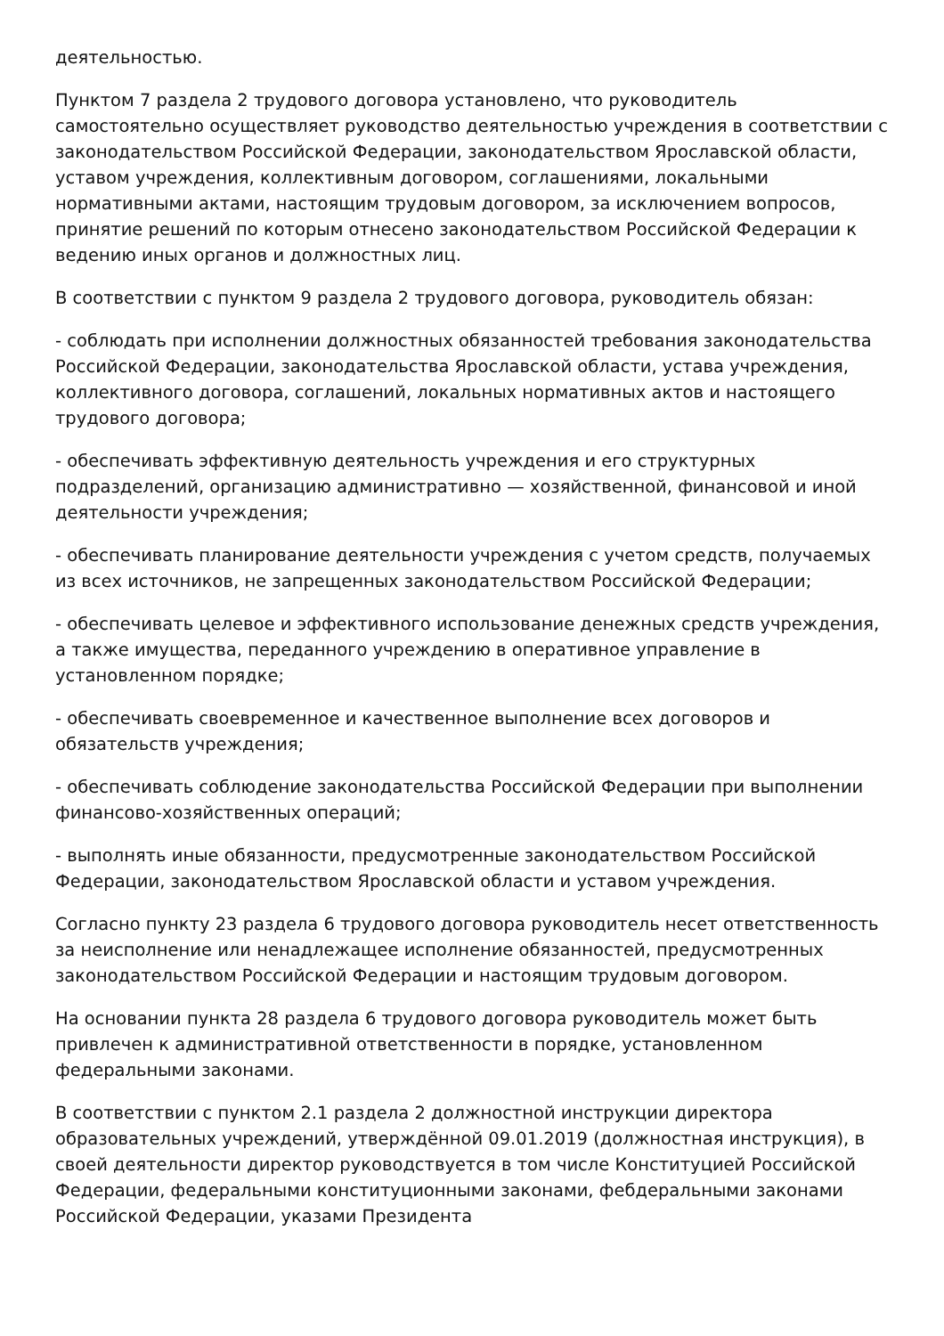деятельностью.
Пунктом 7 раздела 2 трудового договора установлено, что руководитель самостоятельно осуществляет руководство деятельностью учреждения в соответствии с законодательством Российской Федерации, законодательством Ярославской области, уставом учреждения, коллективным договором, соглашениями, локальными нормативными актами, настоящим трудовым договором, за исключением вопросов, принятие решений по которым отнесено законодательством Российской Федерации к ведению иных органов и должностных лиц.
В соответствии с пунктом 9 раздела 2 трудового договора, руководитель обязан:
- соблюдать при исполнении должностных обязанностей требования законодательства Российской Федерации, законодательства Ярославской области, устава учреждения, коллективного договора, соглашений, локальных нормативных актов и настоящего трудового договора;
- обеспечивать эффективную деятельность учреждения и его структурных подразделений, организацию административно — хозяйственной, финансовой и иной деятельности учреждения;
- обеспечивать планирование деятельности учреждения с учетом средств, получаемых из всех источников, не запрещенных законодательством Российской Федерации;
- обеспечивать целевое и эффективного использование денежных средств учреждения, а также имущества, переданного учреждению в оперативное управление в установленном порядке;
- обеспечивать своевременное и качественное выполнение всех договоров и обязательств учреждения;
- обеспечивать соблюдение законодательства Российской Федерации при выполнении финансово-хозяйственных операций;
- выполнять иные обязанности, предусмотренные законодательством Российской Федерации, законодательством Ярославской области и уставом учреждения.
Согласно пункту 23 раздела 6 трудового договора руководитель несет ответственность за неисполнение или ненадлежащее исполнение обязанностей, предусмотренных законодательством Российской Федерации и настоящим трудовым договором.
На основании пункта 28 раздела 6 трудового договора руководитель может быть привлечен к административной ответственности в порядке, установленном федеральными законами.
В соответствии с пунктом 2.1 раздела 2 должностной инструкции директора образовательных учреждений, утверждённой 09.01.2019 (должностная инструкция), в своей деятельности директор руководствуется в том числе Конституцией Российской Федерации, федеральными конституционными законами, феб­деральными законами Российской Федерации, указами Президента